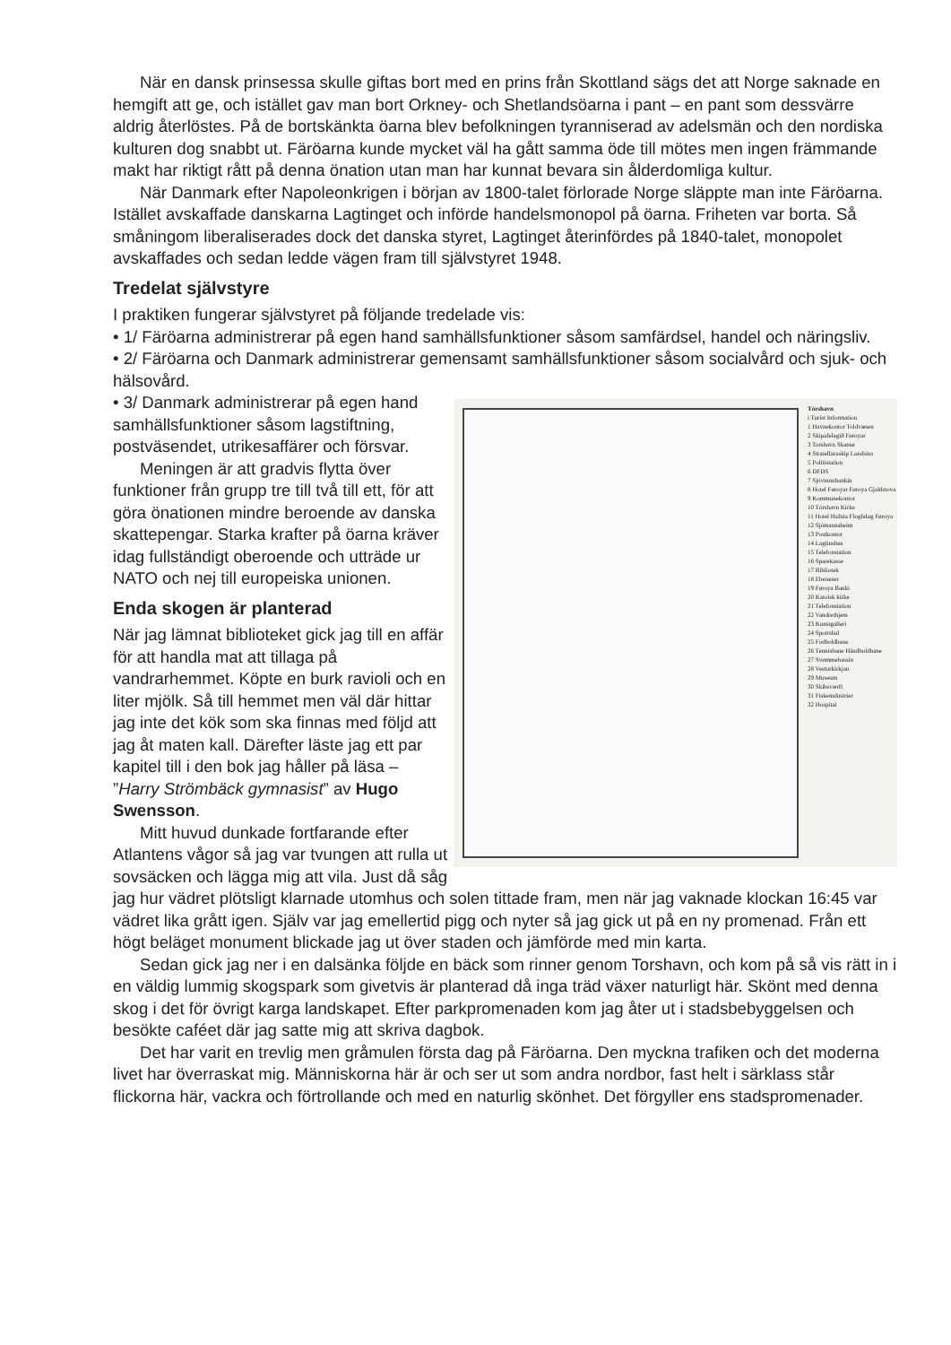När en dansk prinsessa skulle giftas bort med en prins från Skottland sägs det att Norge saknade en hemgift att ge, och istället gav man bort Orkney- och Shetlandsöarna i pant – en pant som dessvärre aldrig återlöstes. På de bortskänkta öarna blev befolkningen tyranniserad av adelsmän och den nordiska kulturen dog snabbt ut. Färöarna kunde mycket väl ha gått samma öde till mötes men ingen främmande makt har riktigt rått på denna önation utan man har kunnat bevara sin ålderdomliga kultur.
När Danmark efter Napoleonkrigen i början av 1800-talet förlorade Norge släppte man inte Färöarna. Istället avskaffade danskarna Lagtinget och införde handelsmonopol på öarna. Friheten var borta. Så småningom liberaliserades dock det danska styret, Lagtinget återinfördes på 1840-talet, monopolet avskaffades och sedan ledde vägen fram till självstyret 1948.
Tredelat självstyre
I praktiken fungerar självstyret på följande tredelade vis:
• 1/ Färöarna administrerar på egen hand samhällsfunktioner såsom samfärdsel, handel och näringsliv.
• 2/ Färöarna och Danmark administrerar gemensamt samhällsfunktioner såsom socialvård och sjuk- och hälsovård.
Tórshavn
i Turist Information
1 Havnekontor Toldvæsen
2 Skipafelagið Føroyar
3 Torshavn Skanse
4 Strandfaraskip Landsins
5 Politistation
6 DFDS
7 Sjóvinnubankin
8 Hotel Føroyar Føroya Gjaldstova
9 Kommunekontor
10 Tórshavn Kirke
11 Hotel Hafnia Flogfelag Føroya
12 Sjómannsheim
13 Postkontor
14 Lagtinshus
15 Telefonstation
16 Sparekasse
17 Bibliotek
18 Ebenezer
19 Føroya Banki
20 Katolsk kirke
21 Telefonstation
22 Vandrerhjem
23 Kunstgalleri
24 Sportshal
25 Fodboldbane
26 Tennisbane Håndboldbane
27 Svømmebassin
28 Vesturkirkjan
29 Museum
30 Skibsværft
31 Fiskeindustrier
32 Hospital
• 3/ Danmark administrerar på egen hand samhällsfunktioner såsom lagstiftning, postväsendet, utrikesaffärer och försvar.
Meningen är att gradvis flytta över funktioner från grupp tre till två till ett, för att göra önationen mindre beroende av danska skattepengar. Starka krafter på öarna kräver idag fullständigt oberoende och utträde ur NATO och nej till europeiska unionen.
Enda skogen är planterad
När jag lämnat biblioteket gick jag till en affär för att handla mat att tillaga på vandrarhemmet. Köpte en burk ravioli och en liter mjölk. Så till hemmet men väl där hittar jag inte det kök som ska finnas med följd att jag åt maten kall. Därefter läste jag ett par kapitel till i den bok jag håller på läsa – ”Harry Strömbäck gymnasist” av Hugo Swensson.
Mitt huvud dunkade fortfarande efter Atlantens vågor så jag var tvungen att rulla ut sovsäcken och lägga mig att vila. Just då såg jag hur vädret plötsligt klarnade utomhus och solen tittade fram, men när jag vaknade klockan 16:45 var vädret lika grått igen. Själv var jag emellertid pigg och nyter så jag gick ut på en ny promenad. Från ett högt beläget monument blickade jag ut över staden och jämförde med min karta.
Sedan gick jag ner i en dalsänka följde en bäck som rinner genom Torshavn, och kom på så vis rätt in i en väldig lummig skogspark som givetvis är planterad då inga träd växer naturligt här. Skönt med denna skog i det för övrigt karga landskapet. Efter parkpromenaden kom jag åter ut i stadsbebyggelsen och besökte caféet där jag satte mig att skriva dagbok.
Det har varit en trevlig men gråmulen första dag på Färöarna. Den myckna trafiken och det moderna livet har överraskat mig. Människorna här är och ser ut som andra nordbor, fast helt i särklass står flickorna här, vackra och förtrollande och med en naturlig skönhet. Det förgyller ens stadspromenader.